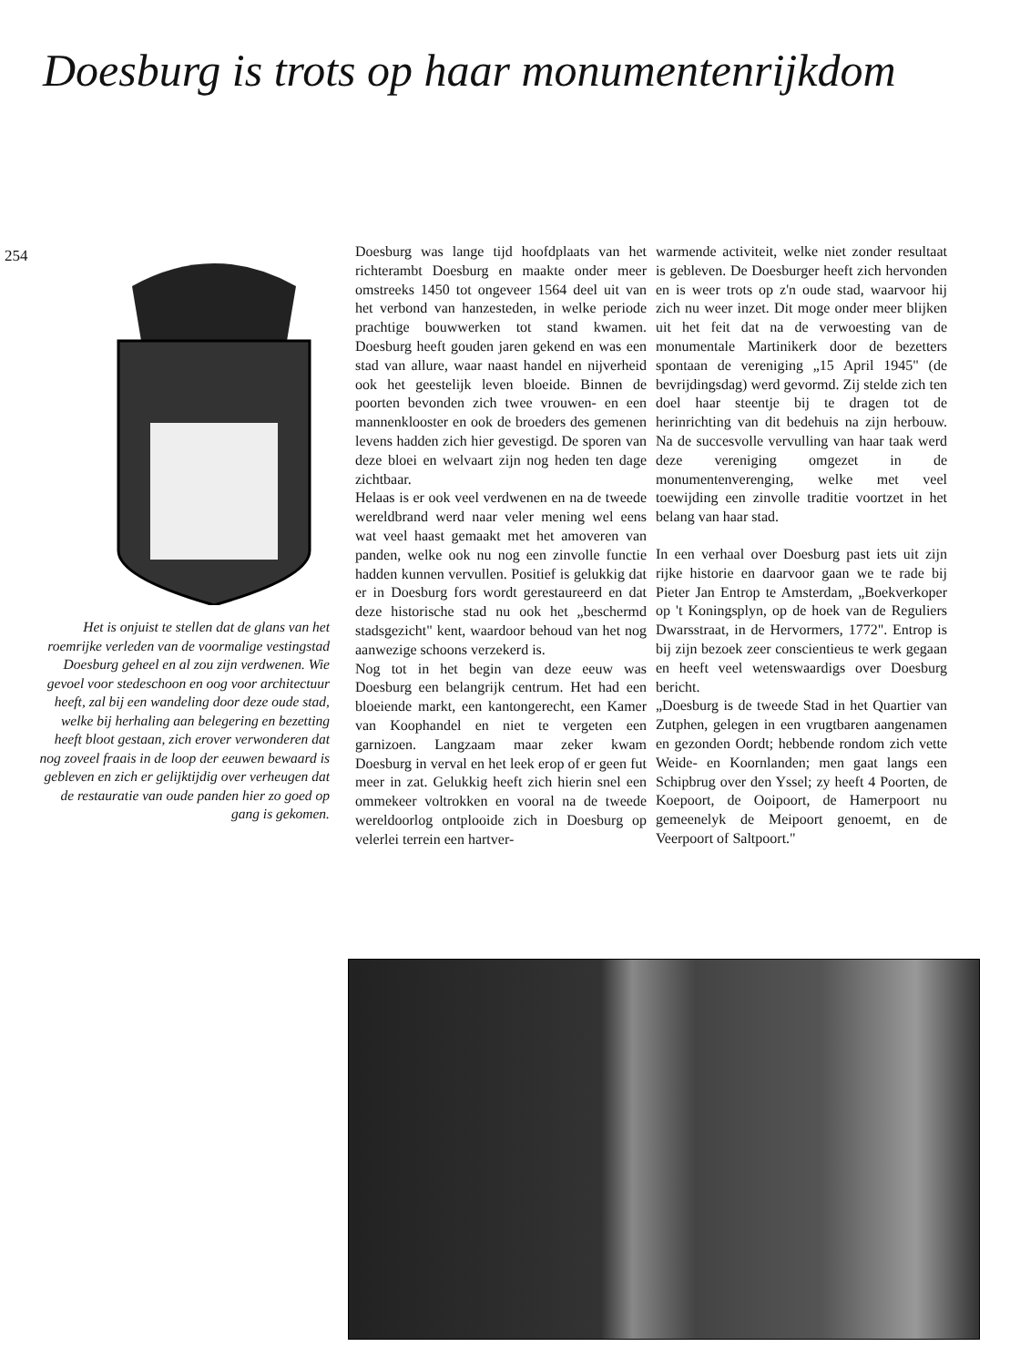Doesburg is trots op haar monumentenrijkdom
254
Het is onjuist te stellen dat de glans van het roemrijke verleden van de voormalige vestingstad Doesburg geheel en al zou zijn verdwenen. Wie gevoel voor stedeschoon en oog voor architectuur heeft, zal bij een wandeling door deze oude stad, welke bij herhaling aan belegering en bezetting heeft bloot gestaan, zich erover verwonderen dat nog zoveel fraais in de loop der eeuwen bewaard is gebleven en zich er gelijktijdig over verheugen dat de restauratie van oude panden hier zo goed op gang is gekomen.
Doesburg was lange tijd hoofdplaats van het richterambt Doesburg en maakte onder meer omstreeks 1450 tot ongeveer 1564 deel uit van het verbond van hanzesteden, in welke periode prachtige bouwwerken tot stand kwamen. Doesburg heeft gouden jaren gekend en was een stad van allure, waar naast handel en nijverheid ook het geestelijk leven bloeide. Binnen de poorten bevonden zich twee vrouwen- en een mannenklooster en ook de broeders des gemenen levens hadden zich hier gevestigd. De sporen van deze bloei en welvaart zijn nog heden ten dage zichtbaar.
Helaas is er ook veel verdwenen en na de tweede wereldbrand werd naar veler mening wel eens wat veel haast gemaakt met het amoveren van panden, welke ook nu nog een zinvolle functie hadden kunnen vervullen. Positief is gelukkig dat er in Doesburg fors wordt gerestaureerd en dat deze historische stad nu ook het „beschermd stadsgezicht" kent, waardoor behoud van het nog aanwezige schoons verzekerd is.
Nog tot in het begin van deze eeuw was Doesburg een belangrijk centrum. Het had een bloeiende markt, een kantongerecht, een Kamer van Koophandel en niet te vergeten een garnizoen. Langzaam maar zeker kwam Doesburg in verval en het leek erop of er geen fut meer in zat. Gelukkig heeft zich hierin snel een ommekeer voltrokken en vooral na de tweede wereldoorlog ontplooide zich in Doesburg op velerlei terrein een hartver-
warmende activiteit, welke niet zonder resultaat is gebleven. De Doesburger heeft zich hervonden en is weer trots op z'n oude stad, waarvoor hij zich nu weer inzet. Dit moge onder meer blijken uit het feit dat na de verwoesting van de monumentale Martinikerk door de bezetters spontaan de vereniging „15 April 1945" (de bevrijdingsdag) werd gevormd. Zij stelde zich ten doel haar steentje bij te dragen tot de herinrichting van dit bedehuis na zijn herbouw. Na de succesvolle vervulling van haar taak werd deze vereniging omgezet in de monumentenverenging, welke met veel toewijding een zinvolle traditie voortzet in het belang van haar stad.
In een verhaal over Doesburg past iets uit zijn rijke historie en daarvoor gaan we te rade bij Pieter Jan Entrop te Amsterdam, „Boekverkoper op 't Koningsplyn, op de hoek van de Reguliers Dwarsstraat, in de Hervormers, 1772". Entrop is bij zijn bezoek zeer conscientieus te werk gegaan en heeft veel wetenswaardigs over Doesburg bericht.
„Doesburg is de tweede Stad in het Quartier van Zutphen, gelegen in een vrugtbaren aangenamen en gezonden Oordt; hebbende rondom zich vette Weide- en Koornlanden; men gaat langs een Schipbrug over den Yssel; zy heeft 4 Poorten, de Koepoort, de Ooipoort, de Hamerpoort nu gemeenelyk de Meipoort genoemt, en de Veerpoort of Saltpoort."